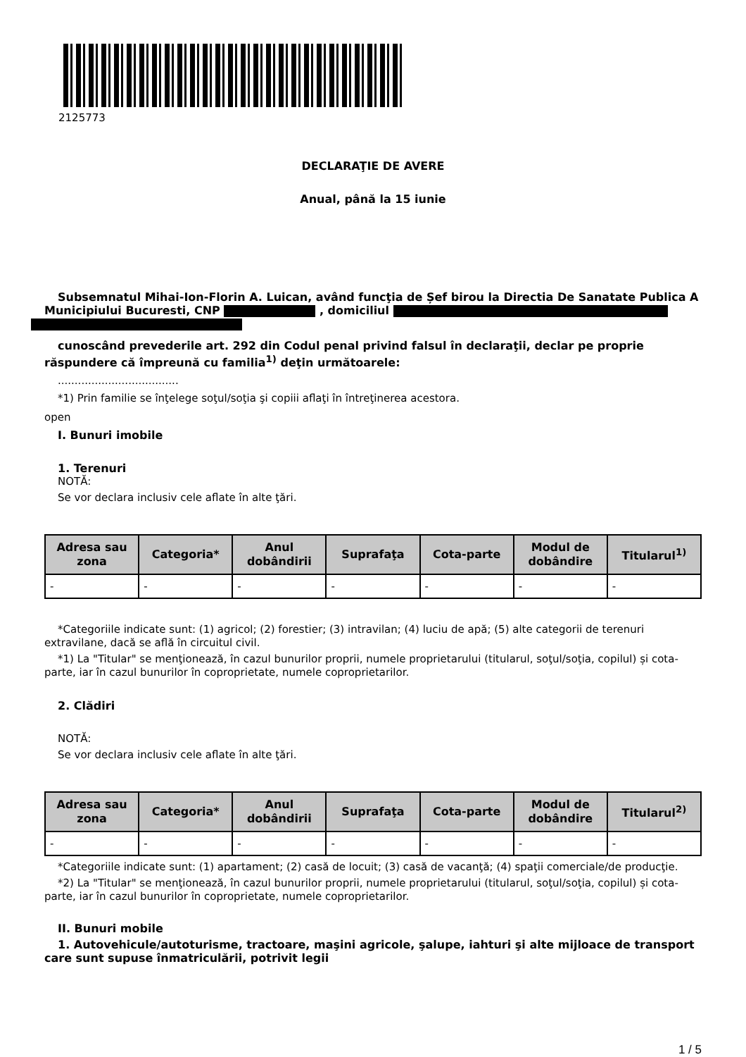2125773
DECLARAŢIE DE AVERE
Anual, până la 15 iunie
Subsemnatul Mihai-Ion-Florin A. Luican, având funcţia de Șef birou la Directia De Sanatate Publica A Municipiului Bucuresti, CNP , domiciliul
cunoscând prevederile art. 292 din Codul penal privind falsul în declaraţii, declar pe proprie răspundere că împreună cu familia<sup>1)</sup> deţin următoarele:
....................................
*1) Prin familie se înţelege soţul/soţia şi copiii aflaţi în întreţinerea acestora.
open
I. Bunuri imobile
1. Terenuri
NOTĂ:
Se vor declara inclusiv cele aflate în alte ţări.
| Adresa sau zona | Categoria* | Anul dobândirii | Suprafaţa | Cota-parte | Modul de dobândire | Titularul<sup>1)</sup> |
| --- | --- | --- | --- | --- | --- | --- |
| - | - | - | - | - | - | - |
*Categoriile indicate sunt: (1) agricol; (2) forestier; (3) intravilan; (4) luciu de apă; (5) alte categorii de terenuri extravilane, dacă se află în circuitul civil.
*1) La "Titular" se menţionează, în cazul bunurilor proprii, numele proprietarului (titularul, soţul/soţia, copilul) și cota-parte, iar în cazul bunurilor în coproprietate, numele coproprietarilor.
2. Clădiri
NOTĂ:
Se vor declara inclusiv cele aflate în alte ţări.
| Adresa sau zona | Categoria* | Anul dobândirii | Suprafaţa | Cota-parte | Modul de dobândire | Titularul<sup>2)</sup> |
| --- | --- | --- | --- | --- | --- | --- |
| - | - | - | - | - | - | - |
*Categoriile indicate sunt: (1) apartament; (2) casă de locuit; (3) casă de vacanţă; (4) spaţii comerciale/de producţie.
*2) La "Titular" se menţionează, în cazul bunurilor proprii, numele proprietarului (titularul, soţul/soţia, copilul) și cota-parte, iar în cazul bunurilor în coproprietate, numele coproprietarilor.
II. Bunuri mobile
1. Autovehicule/autoturisme, tractoare, maşini agricole, şalupe, iahturi şi alte mijloace de transport care sunt supuse înmatriculării, potrivit legii
1 / 5